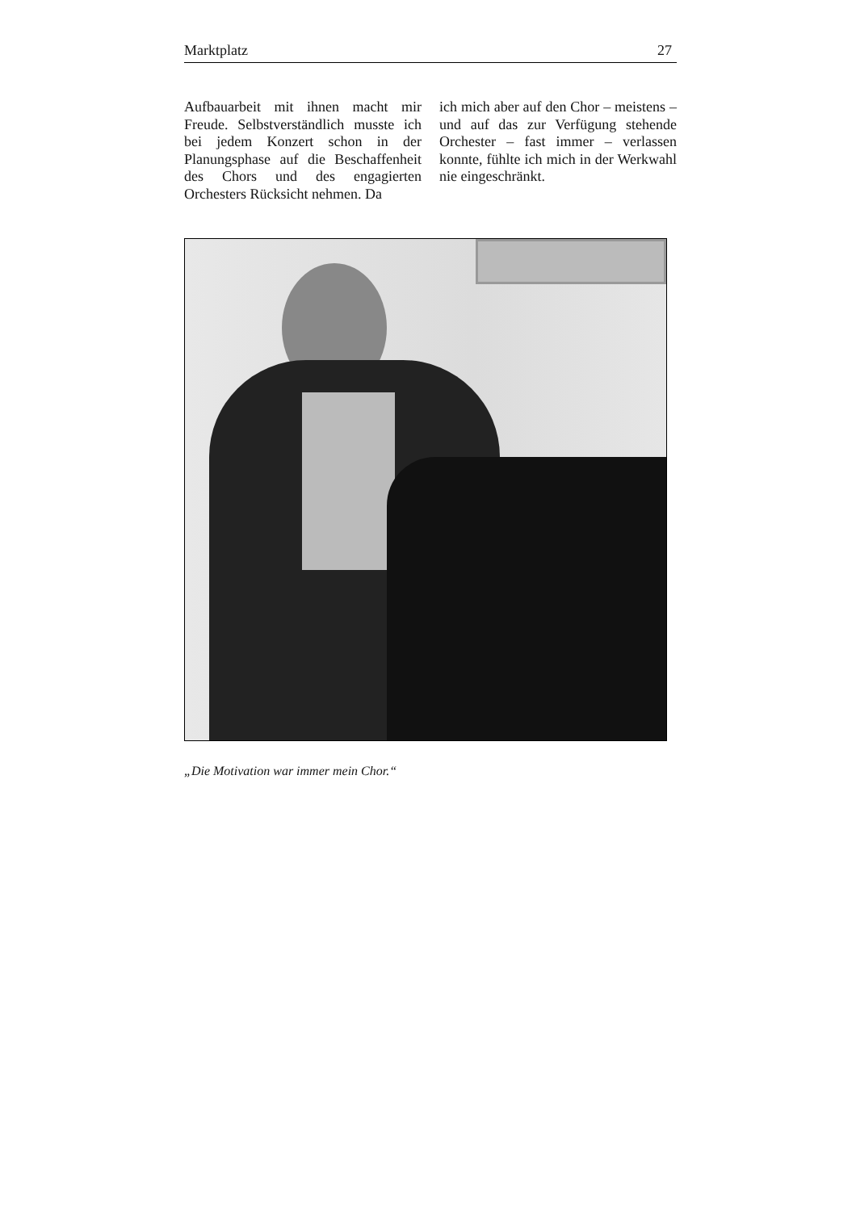Marktplatz 27
Aufbauarbeit mit ihnen macht mir Freude. Selbstverständlich musste ich bei jedem Konzert schon in der Planungsphase auf die Beschaffenheit des Chors und des engagierten Orchesters Rücksicht nehmen. Da
ich mich aber auf den Chor – meistens – und auf das zur Verfügung stehende Orchester – fast immer – verlassen konnte, fühlte ich mich in der Werkwahl nie eingeschränkt.
„Die Motivation war immer mein Chor.“